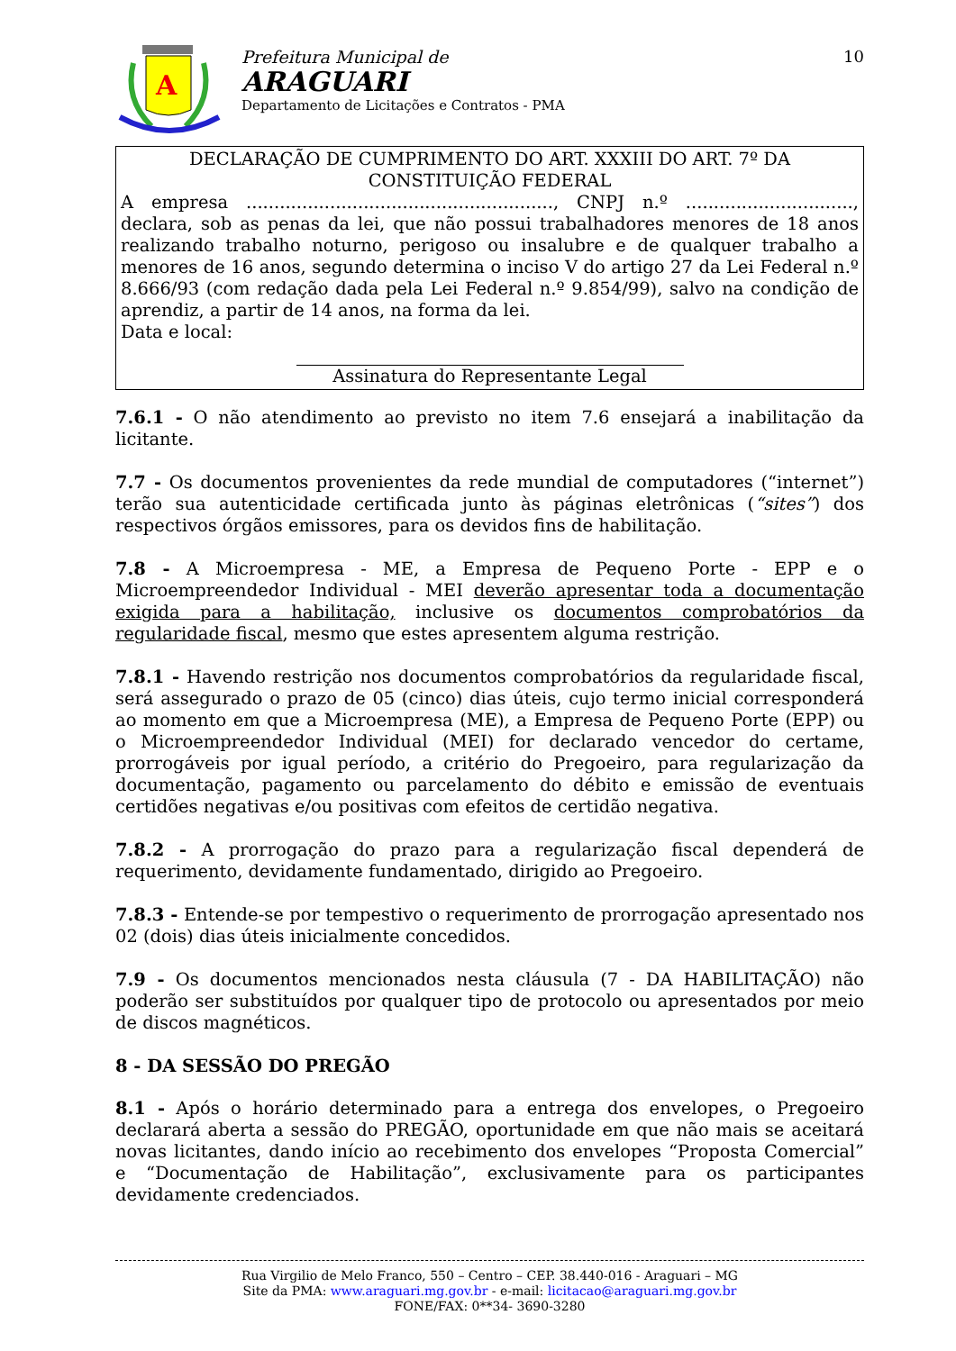A
Prefeitura Municipal de
ARAGUARI
Departamento de Licitações e Contratos - PMA
10
DECLARAÇÃO DE CUMPRIMENTO DO ART. XXXIII DO ART. 7º DA CONSTITUIÇÃO FEDERAL
A empresa ......................................................., CNPJ n.º .............................., declara, sob as penas da lei, que não possui trabalhadores menores de 18 anos realizando trabalho noturno, perigoso ou insalubre e de qualquer trabalho a menores de 16 anos, segundo determina o inciso V do artigo 27 da Lei Federal n.º 8.666/93 (com redação dada pela Lei Federal n.º 9.854/99), salvo na condição de aprendiz, a partir de 14 anos, na forma da lei.
Data e local:
Assinatura do Representante Legal
7.6.1 - O não atendimento ao previsto no item 7.6 ensejará a inabilitação da licitante.
7.7 - Os documentos provenientes da rede mundial de computadores (“internet”) terão sua autenticidade certificada junto às páginas eletrônicas (“sites”) dos respectivos órgãos emissores, para os devidos fins de habilitação.
7.8 - A Microempresa - ME, a Empresa de Pequeno Porte - EPP e o Microempreendedor Individual - MEI deverão apresentar toda a documentação exigida para a habilitação, inclusive os documentos comprobatórios da regularidade fiscal, mesmo que estes apresentem alguma restrição.
7.8.1 - Havendo restrição nos documentos comprobatórios da regularidade fiscal, será assegurado o prazo de 05 (cinco) dias úteis, cujo termo inicial corresponderá ao momento em que a Microempresa (ME), a Empresa de Pequeno Porte (EPP) ou o Microempreendedor Individual (MEI) for declarado vencedor do certame, prorrogáveis por igual período, a critério do Pregoeiro, para regularização da documentação, pagamento ou parcelamento do débito e emissão de eventuais certidões negativas e/ou positivas com efeitos de certidão negativa.
7.8.2 - A prorrogação do prazo para a regularização fiscal dependerá de requerimento, devidamente fundamentado, dirigido ao Pregoeiro.
7.8.3 - Entende-se por tempestivo o requerimento de prorrogação apresentado nos 02 (dois) dias úteis inicialmente concedidos.
7.9 - Os documentos mencionados nesta cláusula (7 - DA HABILITAÇÃO) não poderão ser substituídos por qualquer tipo de protocolo ou apresentados por meio de discos magnéticos.
8 - DA SESSÃO DO PREGÃO
8.1 - Após o horário determinado para a entrega dos envelopes, o Pregoeiro declarará aberta a sessão do PREGÃO, oportunidade em que não mais se aceitará novas licitantes, dando início ao recebimento dos envelopes “Proposta Comercial” e “Documentação de Habilitação”, exclusivamente para os participantes devidamente credenciados.
Rua Virgilio de Melo Franco, 550 – Centro – CEP. 38.440-016 - Araguari – MG
Site da PMA: www.araguari.mg.gov.br - e-mail: licitacao@araguari.mg.gov.br
FONE/FAX: 0**34- 3690-3280